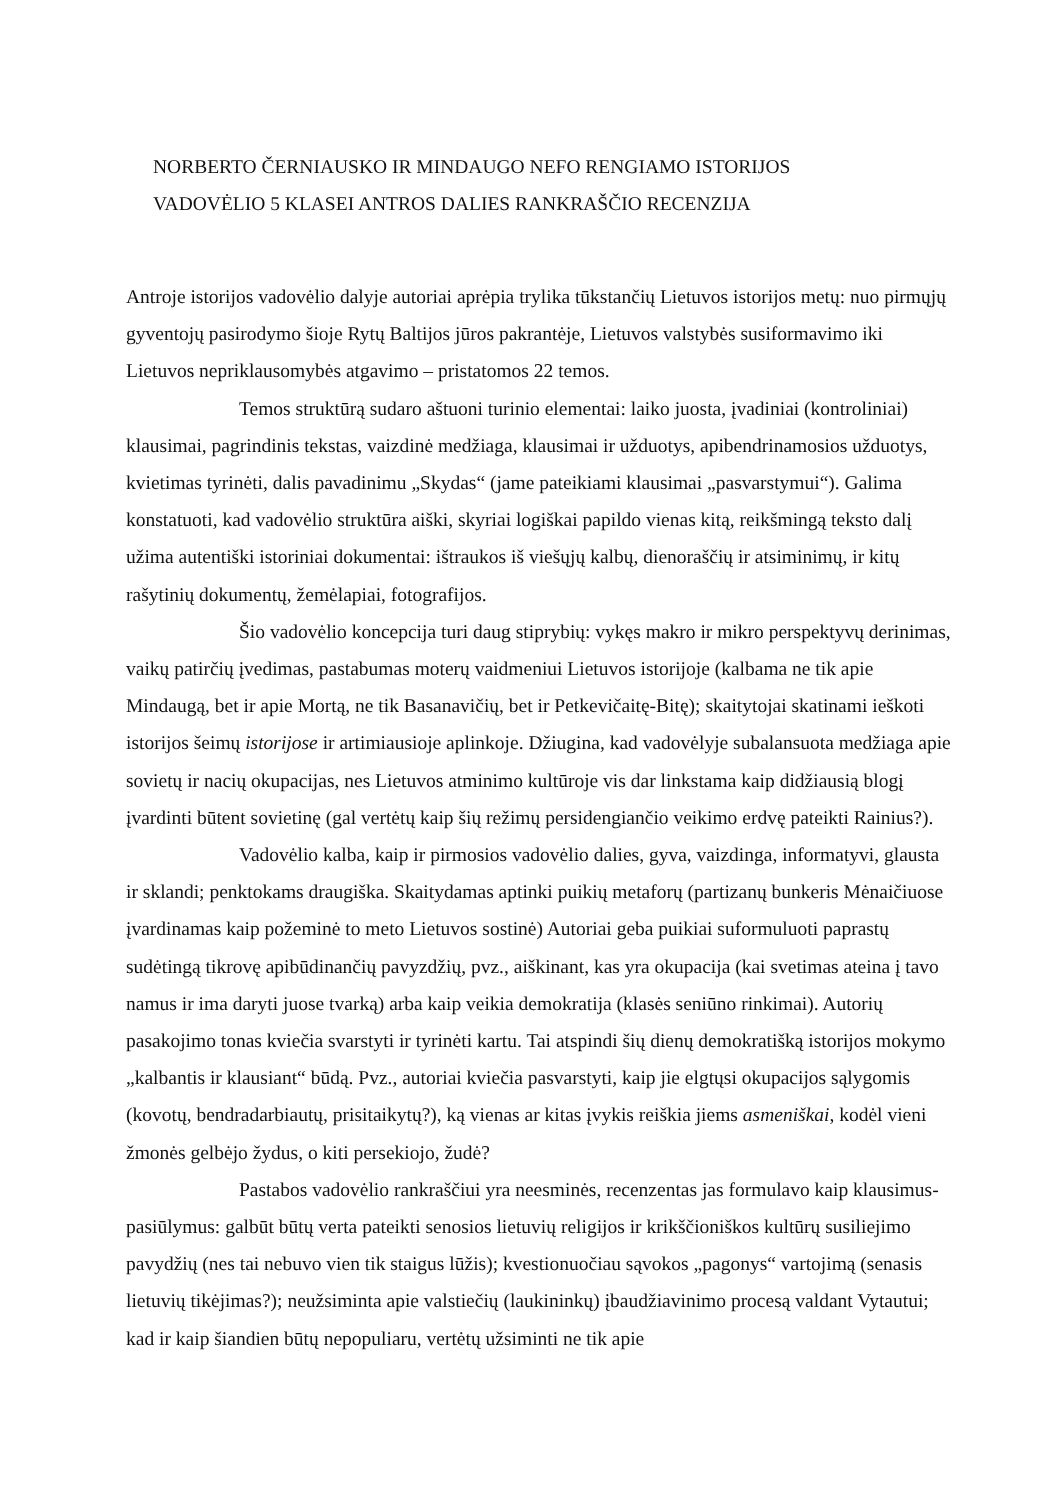NORBERTO ČERNIAUSKO IR MINDAUGO NEFO RENGIAMO ISTORIJOS
VADOVĖLIO 5 KLASEI ANTROS DALIES RANKRAŠČIO RECENZIJA
Antroje istorijos vadovėlio dalyje autoriai aprėpia trylika tūkstančių Lietuvos istorijos metų: nuo pirmųjų gyventojų pasirodymo šioje Rytų Baltijos jūros pakrantėje, Lietuvos valstybės susiformavimo iki Lietuvos nepriklausomybės atgavimo – pristatomos 22 temos.
Temos struktūrą sudaro aštuoni turinio elementai: laiko juosta, įvadiniai (kontroliniai) klausimai, pagrindinis tekstas, vaizdinė medžiaga, klausimai ir užduotys, apibendrinamosios užduotys, kvietimas tyrinėti, dalis pavadinimu „Skydas“ (jame pateikiami klausimai „pasvarstymui“). Galima konstatuoti, kad vadovėlio struktūra aiški, skyriai logiškai papildo vienas kitą, reikšmingą teksto dalį užima autentiški istoriniai dokumentai: ištraukos iš viešųjų kalbų, dienoraščių ir atsiminimų, ir kitų rašytinių dokumentų, žemėlapiai, fotografijos.
Šio vadovėlio koncepcija turi daug stiprybių: vykęs makro ir mikro perspektyvų derinimas, vaikų patirčių įvedimas, pastabumas moterų vaidmeniui Lietuvos istorijoje (kalbama ne tik apie Mindaugą, bet ir apie Mortą, ne tik Basanavičių, bet ir Petkevičaitę-Bitę); skaitytojai skatinami ieškoti istorijos šeimų istorijose ir artimiausioje aplinkoje. Džiugina, kad vadovėlyje subalansuota medžiaga apie sovietų ir nacių okupacijas, nes Lietuvos atminimo kultūroje vis dar linkstama kaip didžiausią blogį įvardinti būtent sovietinę (gal vertėtų kaip šių režimų persidengiančio veikimo erdvę pateikti Rainius?).
Vadovėlio kalba, kaip ir pirmosios vadovėlio dalies, gyva, vaizdinga, informatyvi, glausta ir sklandi; penktokams draugiška. Skaitydamas aptinki puikių metaforų (partizanų bunkeris Mėnaičiuose įvardinamas kaip požeminė to meto Lietuvos sostinė) Autoriai geba puikiai suformuluoti paprastų sudėtingą tikrovę apibūdinančių pavyzdžių, pvz., aiškinant, kas yra okupacija (kai svetimas ateina į tavo namus ir ima daryti juose tvarką) arba kaip veikia demokratija (klasės seniūno rinkimai). Autorių pasakojimo tonas kviečia svarstyti ir tyrinėti kartu. Tai atspindi šių dienų demokratišką istorijos mokymo „kalbantis ir klausiant“ būdą. Pvz., autoriai kviečia pasvarstyti, kaip jie elgtųsi okupacijos sąlygomis (kovotų, bendradarbiautų, prisitaikytų?), ką vienas ar kitas įvykis reiškia jiems asmeniškai, kodėl vieni žmonės gelbėjo žydus, o kiti persekiojo, žudė?
Pastabos vadovėlio rankraščiui yra neesminės, recenzentas jas formulavo kaip klausimus-pasiūlymus: galbūt būtų verta pateikti senosios lietuvių religijos ir krikščioniškos kultūrų susiliejimo pavydžių (nes tai nebuvo vien tik staigus lūžis); kvestionuočiau sąvokos „pagonys“ vartojimą (senasis lietuvių tikėjimas?); neužsiminta apie valstiečių (laukininkų) įbaudžiavinimo procesą valdant Vytautui; kad ir kaip šiandien būtų nepopuliaru, vertėtų užsiminti ne tik apie